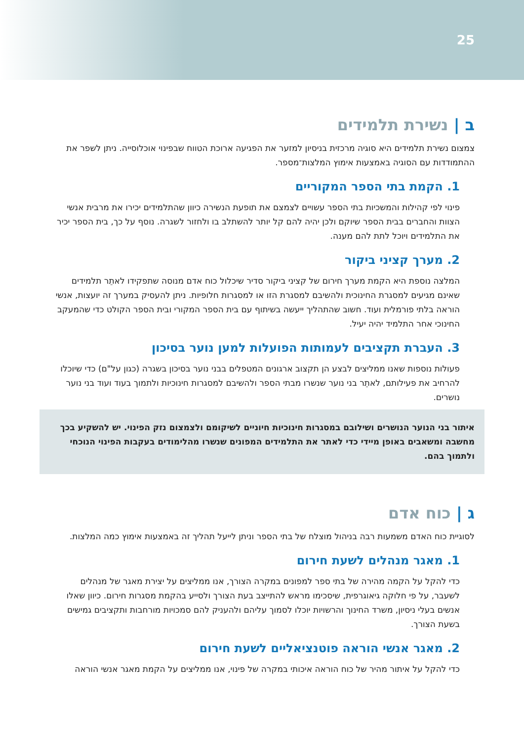25
ב | נשירת תלמידים
צמצום נשירת תלמידים היא סוגיה מרכזית בניסיון למזער את הפגיעה ארוכת הטווח שבפינוי אוכלוסייה. ניתן לשפר את ההתמודדות עם הסוגיה באמצעות אימוץ המלצות־מספר.
1. הקמת בתי הספר המקוריים
פינוי לפי קהילות והמשכיות בתי הספר עשויים לצמצם את תופעת הנשירה כיוון שהתלמידים יכירו את מרבית אנשי הצוות והחברים בבית הספר שיוקם ולכן יהיה להם קל יותר להשתלב בו ולחזור לשגרה. נוסף על כך, בית הספר יכיר את התלמידים ויוכל לתת להם מענה.
2. מערך קציני ביקור
המלצה נוספת היא הקמת מערך חירום של קציני ביקור סדיר שיכלול כוח אדם מנוסה שתפקידו לאתֵר תלמידים שאינם מגיעים למסגרת החינוכית ולהשיבם למסגרת הזו או למסגרות חלופיות. ניתן להעסיק במערך זה יועצות, אנשי הוראה בלתי פורמלית ועוד. חשוב שהתהליך ייעשה בשיתוף עם בית הספר המקורי ובית הספר הקולט כדי שהמעקב החינוכי אחר התלמיד יהיה יעיל.
3. העברת תקציבים לעמותות הפועלות למען נוער בסיכון
פעולות נוספות שאנו ממליצים לבצע הן תקצוב ארגונים המטפלים בבני נוער בסיכון בשגרה (כגון על"ם) כדי שיוכלו להרחיב את פעילותם, לאתֵר בני נוער שנשרו מבתי הספר ולהשיבם למסגרות חינוכיות ולתמוך בעוד ועוד בני נוער נושרים.
איתור בני הנוער הנושרים ושילובם במסגרות חינוכיות חיוניים לשיקומם ולצמצום נזק הפינוי. יש להשקיע בכך מחשבה ומשאבים באופן מיידי כדי לאתר את התלמידים המפונים שנשרו מהלימודים בעקבות הפינוי הנוכחי ולתמוך בהם.
ג | כוח אדם
לסוגיית כוח האדם משמעות רבה בניהול מוצלח של בתי הספר וניתן לייעל תהליך זה באמצעות אימוץ כמה המלצות.
1. מאגר מנהלים לשעת חירום
כדי להקל על הקמה מהירה של בתי ספר למפונים במקרה הצורך, אנו ממליצים על יצירת מאגר של מנהלים לשעבר, על פי חלוקה גיאוגרפית, שיסכימו מראש להתייצב בעת הצורך ולסייע בהקמת מסגרות חירום. כיוון שאלו אנשים בעלי ניסיון, משרד החינוך והרשויות יוכלו לסמוך עליהם ולהעניק להם סמכויות מורחבות ותקציבים גמישים בשעת הצורך.
2. מאגר אנשי הוראה פוטנציאליים לשעת חירום
כדי להקל על איתור מהיר של כוח הוראה איכותי במקרה של פינוי, אנו ממליצים על הקמת מאגר אנשי הוראה